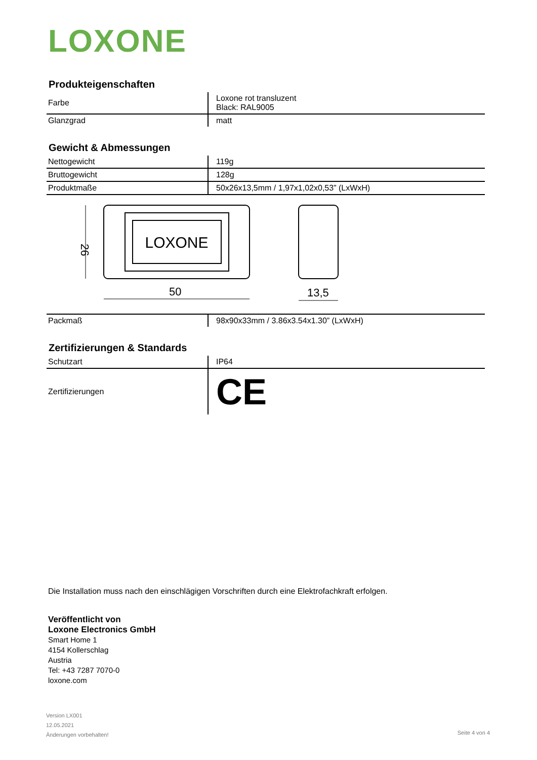LOXONE
Produkteigenschaften
| Farbe | Loxone rot transluzent Black: RAL9005 |
| Glanzgrad | matt |
Gewicht & Abmessungen
| Nettogewicht | 119g |
| Bruttogewicht | 128g |
| Produktmaße | 50x26x13,5mm / 1,97x1,02x0,53” (LxWxH) |
LOXONE
26
50
13,5
| Packmaß | 98x90x33mm / 3.86x3.54x1.30” (LxWxH) |
Zertifizierungen & Standards
| Schutzart | IP64 |
| Zertifizierungen | CE |
Die Installation muss nach den einschlägigen Vorschriften durch eine Elektrofachkraft erfolgen.
Veröffentlicht von
Loxone Electronics GmbH
Smart Home 1
4154 Kollerschlag
Austria
Tel: +43 7287 7070-0
loxone.com
Version LX001
12.05.2021
Änderungen vorbehalten!
Seite 4 von 4